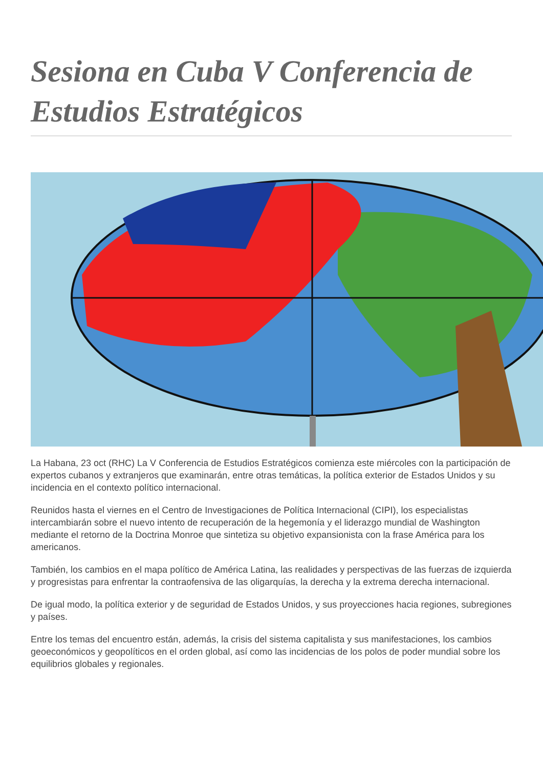Sesiona en Cuba V Conferencia de Estudios Estratégicos
La Habana, 23 oct (RHC) La V Conferencia de Estudios Estratégicos comienza este miércoles con la participación de expertos cubanos y extranjeros que examinarán, entre otras temáticas, la política exterior de Estados Unidos y su incidencia en el contexto político internacional.
Reunidos hasta el viernes en el Centro de Investigaciones de Política Internacional (CIPI), los especialistas intercambiarán sobre el nuevo intento de recuperación de la hegemonía y el liderazgo mundial de Washington mediante el retorno de la Doctrina Monroe que sintetiza su objetivo expansionista con la frase América para los americanos.
También, los cambios en el mapa político de América Latina, las realidades y perspectivas de las fuerzas de izquierda y progresistas para enfrentar la contraofensiva de las oligarquías, la derecha y la extrema derecha internacional.
De igual modo, la política exterior y de seguridad de Estados Unidos, y sus proyecciones hacia regiones, subregiones y países.
Entre los temas del encuentro están, además, la crisis del sistema capitalista y sus manifestaciones, los cambios geoeconómicos y geopolíticos en el orden global, así como las incidencias de los polos de poder mundial sobre los equilibrios globales y regionales.